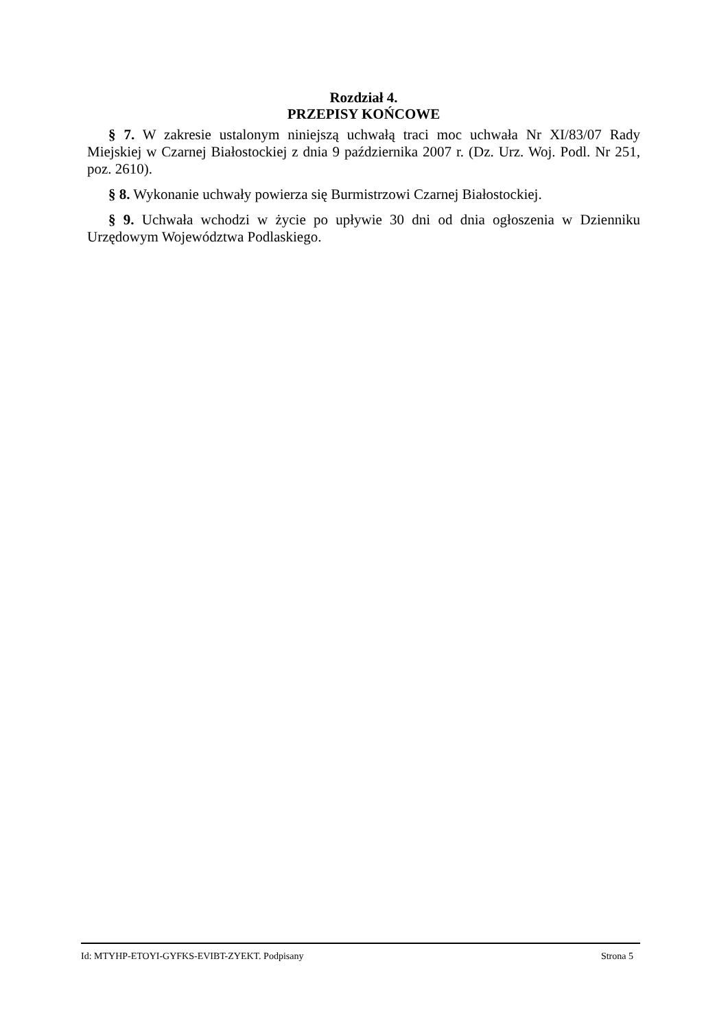Rozdział 4.
PRZEPISY KOŃCOWE
§ 7. W zakresie ustalonym niniejszą uchwałą traci moc uchwała Nr XI/83/07 Rady Miejskiej w Czarnej Białostockiej z dnia 9 października 2007 r. (Dz. Urz. Woj. Podl. Nr 251, poz. 2610).
§ 8. Wykonanie uchwały powierza się Burmistrzowi Czarnej Białostockiej.
§ 9. Uchwała wchodzi w życie po upływie 30 dni od dnia ogłoszenia w Dzienniku Urzędowym Województwa Podlaskiego.
Id: MTYHP-ETOYI-GYFKS-EVIBT-ZYEKT. Podpisany Strona 5